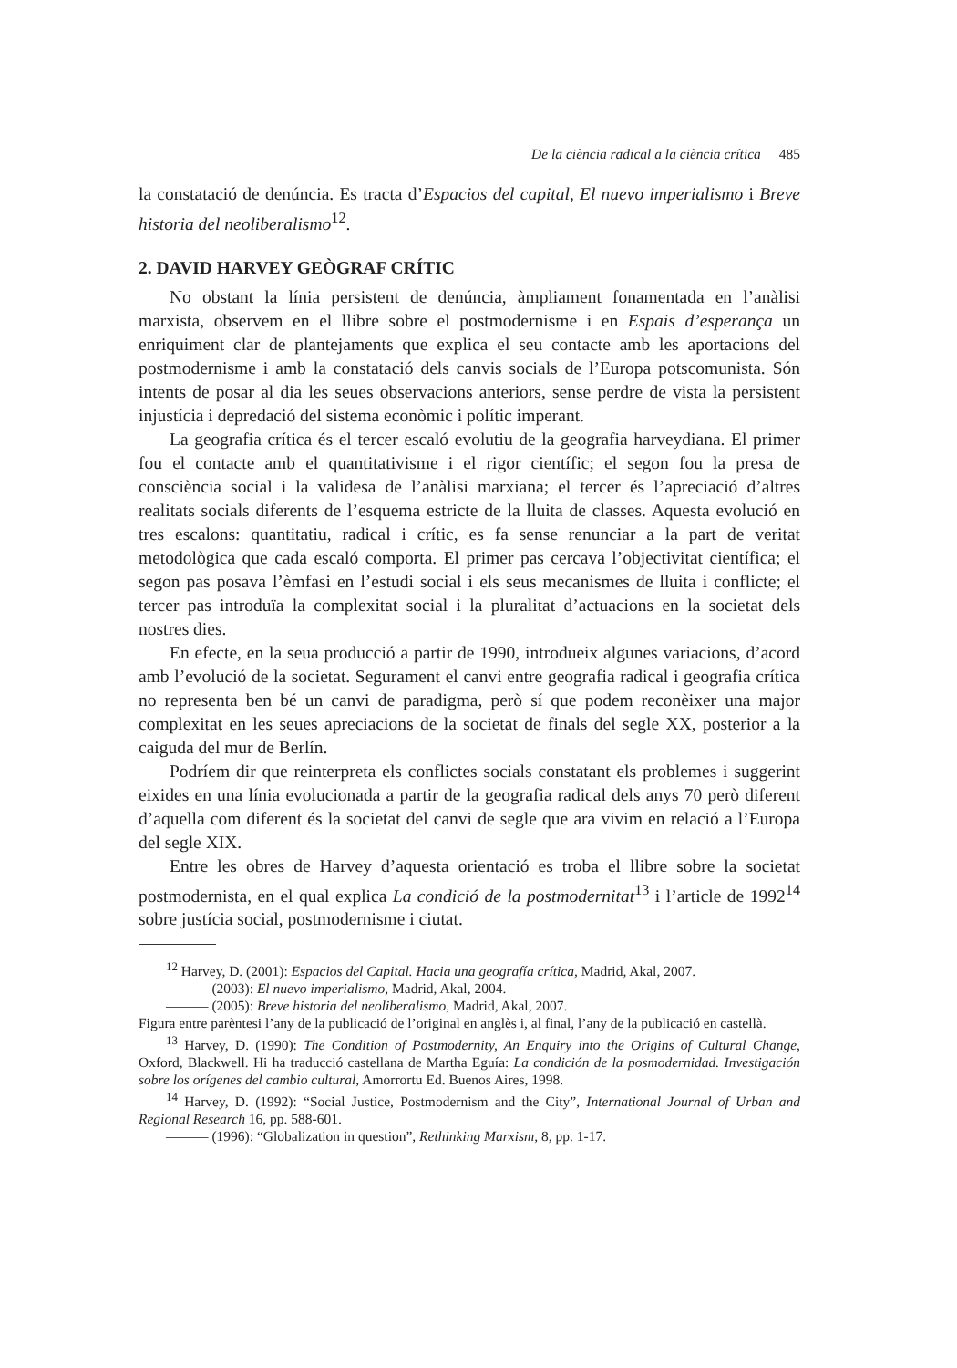De la ciència radical a la ciència crítica 485
la constatació de denúncia. Es tracta d’Espacios del capital, El nuevo imperialismo i Breve historia del neoliberalismo<sup>12</sup>.
2. DAVID HARVEY GEÒGRAF CRÍTIC
No obstant la línia persistent de denúncia, àmpliament fonamentada en l’anàlisi marxista, observem en el llibre sobre el postmodernisme i en Espais d’esperança un enriquiment clar de plantejaments que explica el seu contacte amb les aportacions del postmodernisme i amb la constatació dels canvis socials de l’Europa potscomunista. Són intents de posar al dia les seues observacions anteriors, sense perdre de vista la persistent injustícia i depredació del sistema econòmic i polític imperant.
La geografia crítica és el tercer escaló evolutiu de la geografia harveydiana. El primer fou el contacte amb el quantitativisme i el rigor científic; el segon fou la presa de consciència social i la validesa de l’anàlisi marxiana; el tercer és l’apreciació d’altres realitats socials diferents de l’esquema estricte de la lluita de classes. Aquesta evolució en tres escalons: quantitatiu, radical i crític, es fa sense renunciar a la part de veritat metodològica que cada escaló comporta. El primer pas cercava l’objectivitat científica; el segon pas posava l’èmfasi en l’estudi social i els seus mecanismes de lluita i conflicte; el tercer pas introduïa la complexitat social i la pluralitat d’actuacions en la societat dels nostres dies.
En efecte, en la seua producció a partir de 1990, introdueix algunes variacions, d’acord amb l’evolució de la societat. Segurament el canvi entre geografia radical i geografia crítica no representa ben bé un canvi de paradigma, però sí que podem reconèixer una major complexitat en les seues apreciacions de la societat de finals del segle XX, posterior a la caiguda del mur de Berlín.
Podríem dir que reinterpreta els conflictes socials constatant els problemes i suggerint eixides en una línia evolucionada a partir de la geografia radical dels anys 70 però diferent d’aquella com diferent és la societat del canvi de segle que ara vivim en relació a l’Europa del segle XIX.
Entre les obres de Harvey d’aquesta orientació es troba el llibre sobre la societat postmodernista, en el qual explica La condició de la postmodernitat<sup>13</sup> i l’article de 1992<sup>14</sup> sobre justícia social, postmodernisme i ciutat.
<sup>12</sup> Harvey, D. (2001): Espacios del Capital. Hacia una geografía crítica, Madrid, Akal, 2007.
——— (2003): El nuevo imperialismo, Madrid, Akal, 2004.
——— (2005): Breve historia del neoliberalismo, Madrid, Akal, 2007.
Figura entre parèntesi l’any de la publicació de l’original en anglès i, al final, l’any de la publicació en castellà.
<sup>13</sup> Harvey, D. (1990): The Condition of Postmodernity, An Enquiry into the Origins of Cultural Change, Oxford, Blackwell. Hi ha traducció castellana de Martha Eguía: La condición de la posmodernidad. Investigación sobre los orígenes del cambio cultural, Amorrortu Ed. Buenos Aires, 1998.
<sup>14</sup> Harvey, D. (1992): “Social Justice, Postmodernism and the City”, International Journal of Urban and Regional Research 16, pp. 588-601.
——— (1996): “Globalization in question”, Rethinking Marxism, 8, pp. 1-17.